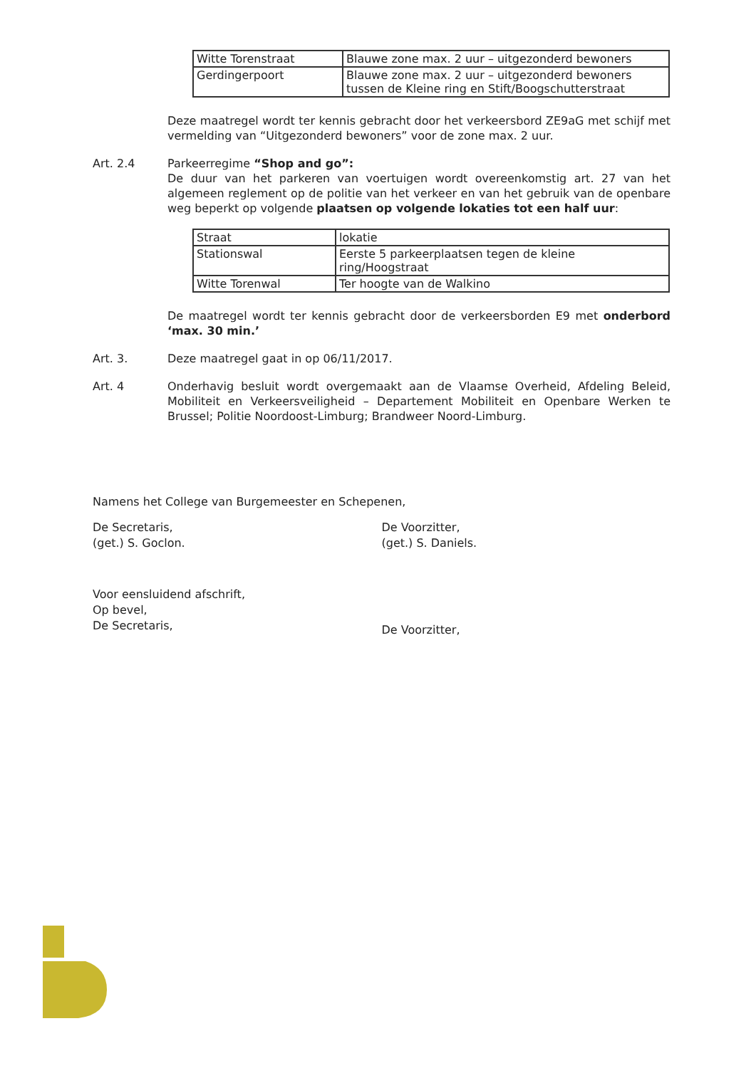| Witte Torenstraat | Blauwe zone max. 2 uur – uitgezonderd bewoners |
| Gerdingerpoort | Blauwe zone max. 2 uur – uitgezonderd bewoners tussen de Kleine ring en Stift/Boogschutterstraat |
Deze maatregel wordt ter kennis gebracht door het verkeersbord ZE9aG met schijf met vermelding van “Uitgezonderd bewoners” voor de zone max. 2 uur.
Art. 2.4 Parkeerregime “Shop and go”:
De duur van het parkeren van voertuigen wordt overeenkomstig art. 27 van het algemeen reglement op de politie van het verkeer en van het gebruik van de openbare weg beperkt op volgende plaatsen op volgende lokaties tot een half uur:
| Straat | lokatie |
| Stationswal | Eerste 5 parkeerplaatsen tegen de kleine ring/Hoogstraat |
| Witte Torenwal | Ter hoogte van de Walkino |
De maatregel wordt ter kennis gebracht door de verkeersborden E9 met onderbord ‘max. 30 min.’
Art. 3. Deze maatregel gaat in op 06/11/2017.
Art. 4 Onderhavig besluit wordt overgemaakt aan de Vlaamse Overheid, Afdeling Beleid, Mobiliteit en Verkeersveiligheid – Departement Mobiliteit en Openbare Werken te Brussel; Politie Noordoost-Limburg; Brandweer Noord-Limburg.
Namens het College van Burgemeester en Schepenen,
De Secretaris,
(get.) S. Goclon.
De Voorzitter,
(get.) S. Daniels.
Voor eensluidend afschrift,
Op bevel,
De Secretaris,
De Voorzitter,